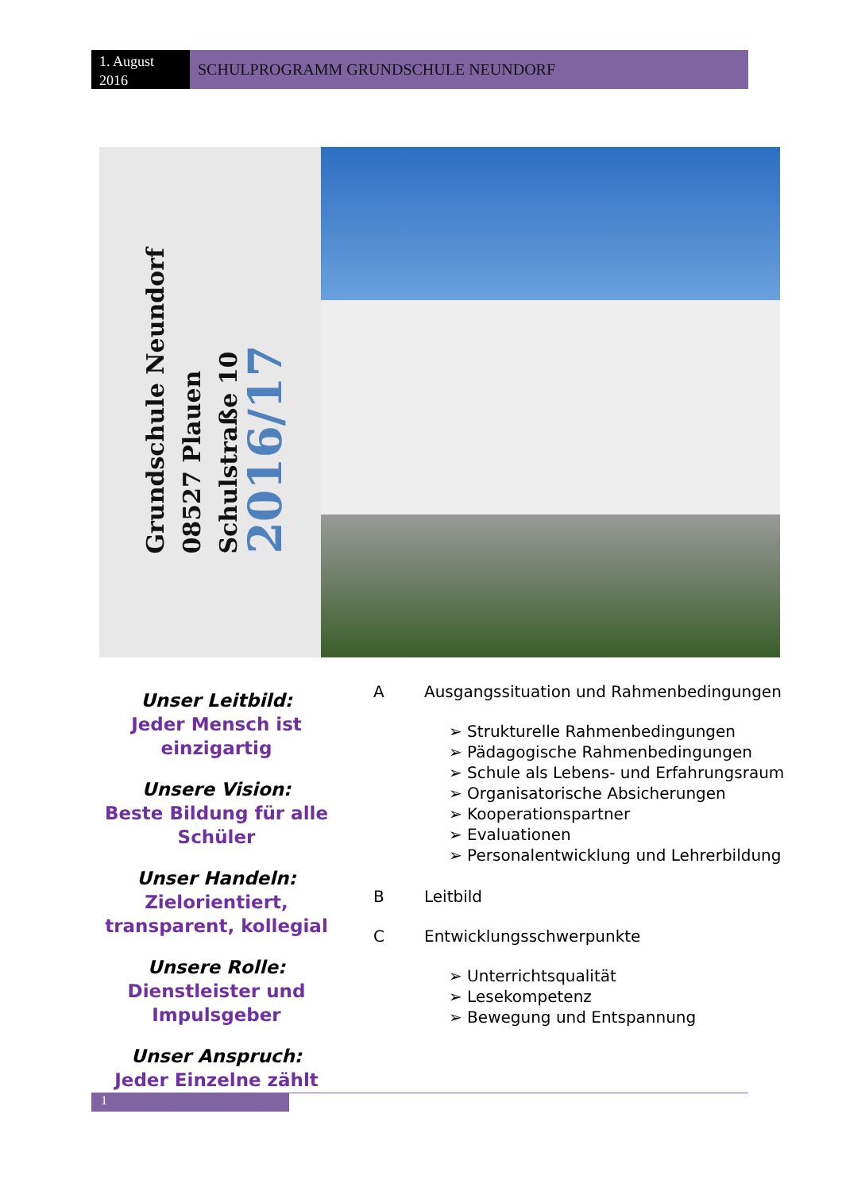1. August 2016
SCHULPROGRAMM GRUNDSCHULE NEUNDORF
Grundschule Neundorf
08527 Plauen
Schulstraße 10
2016/17
Unser Leitbild:
Jeder Mensch ist einzigartig
Unsere Vision:
Beste Bildung für alle Schüler
Unser Handeln:
Zielorientiert, transparent, kollegial
Unsere Rolle:
Dienstleister und Impulsgeber
Unser Anspruch:
Jeder Einzelne zählt
A Ausgangssituation und Rahmenbedingungen
➢ Strukturelle Rahmenbedingungen
➢ Pädagogische Rahmenbedingungen
➢ Schule als Lebens- und Erfahrungsraum
➢ Organisatorische Absicherungen
➢ Kooperationspartner
➢ Evaluationen
➢ Personalentwicklung und Lehrerbildung
B Leitbild
C Entwicklungsschwerpunkte
➢ Unterrichtsqualität
➢ Lesekompetenz
➢ Bewegung und Entspannung
1